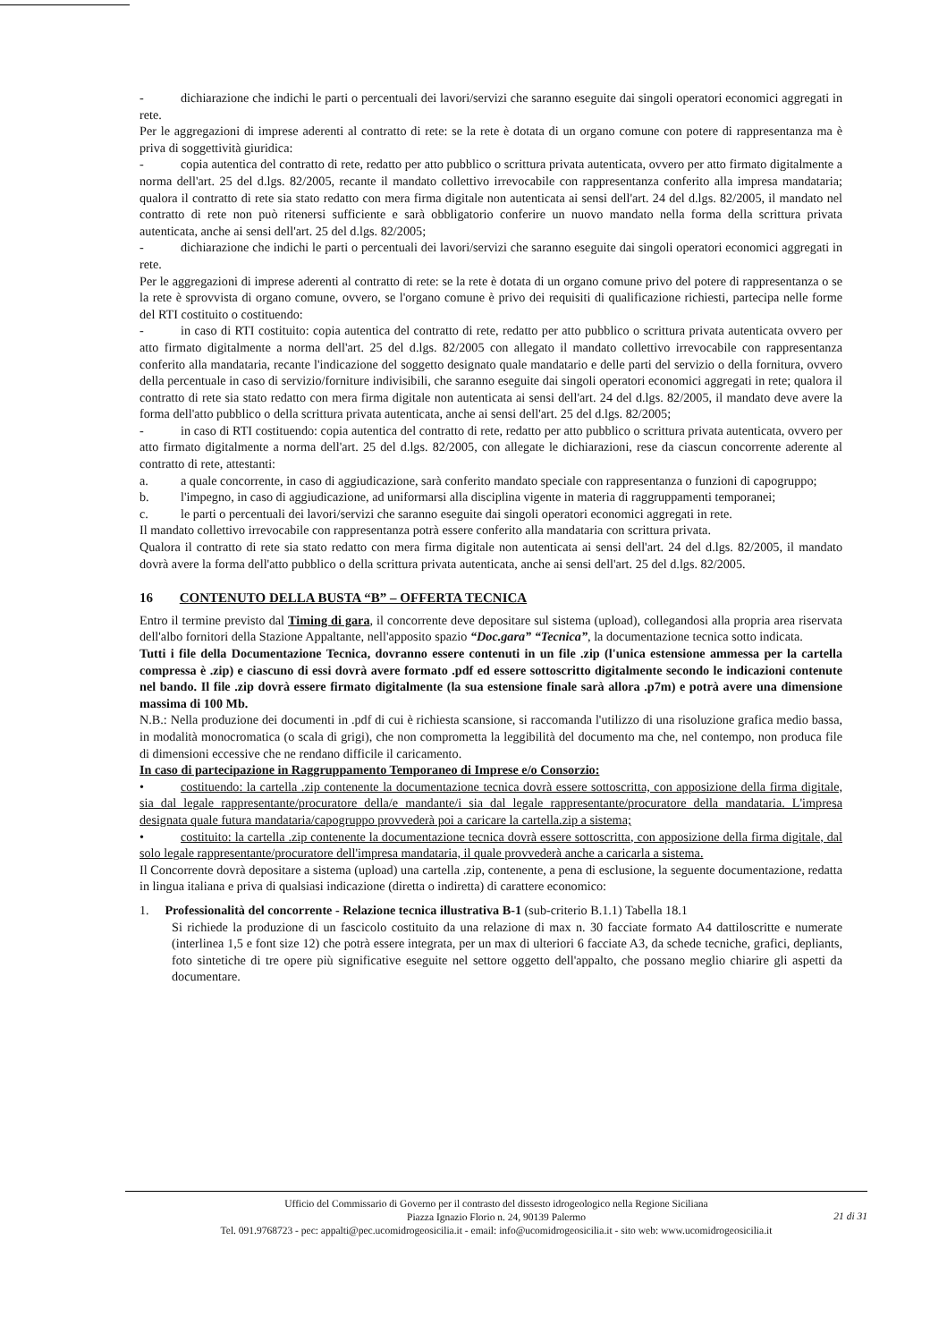- dichiarazione che indichi le parti o percentuali dei lavori/servizi che saranno eseguite dai singoli operatori economici aggregati in rete.
Per le aggregazioni di imprese aderenti al contratto di rete: se la rete è dotata di un organo comune con potere di rappresentanza ma è priva di soggettività giuridica:
- copia autentica del contratto di rete, redatto per atto pubblico o scrittura privata autenticata, ovvero per atto firmato digitalmente a norma dell'art. 25 del d.lgs. 82/2005, recante il mandato collettivo irrevocabile con rappresentanza conferito alla impresa mandataria; qualora il contratto di rete sia stato redatto con mera firma digitale non autenticata ai sensi dell'art. 24 del d.lgs. 82/2005, il mandato nel contratto di rete non può ritenersi sufficiente e sarà obbligatorio conferire un nuovo mandato nella forma della scrittura privata autenticata, anche ai sensi dell'art. 25 del d.lgs. 82/2005;
- dichiarazione che indichi le parti o percentuali dei lavori/servizi che saranno eseguite dai singoli operatori economici aggregati in rete.
Per le aggregazioni di imprese aderenti al contratto di rete: se la rete è dotata di un organo comune privo del potere di rappresentanza o se la rete è sprovvista di organo comune, ovvero, se l'organo comune è privo dei requisiti di qualificazione richiesti, partecipa nelle forme del RTI costituito o costituendo:
- in caso di RTI costituito: copia autentica del contratto di rete, redatto per atto pubblico o scrittura privata autenticata ovvero per atto firmato digitalmente a norma dell'art. 25 del d.lgs. 82/2005 con allegato il mandato collettivo irrevocabile con rappresentanza conferito alla mandataria, recante l'indicazione del soggetto designato quale mandatario e delle parti del servizio o della fornitura, ovvero della percentuale in caso di servizio/forniture indivisibili, che saranno eseguite dai singoli operatori economici aggregati in rete; qualora il contratto di rete sia stato redatto con mera firma digitale non autenticata ai sensi dell'art. 24 del d.lgs. 82/2005, il mandato deve avere la forma dell'atto pubblico o della scrittura privata autenticata, anche ai sensi dell'art. 25 del d.lgs. 82/2005;
- in caso di RTI costituendo: copia autentica del contratto di rete, redatto per atto pubblico o scrittura privata autenticata, ovvero per atto firmato digitalmente a norma dell'art. 25 del d.lgs. 82/2005, con allegate le dichiarazioni, rese da ciascun concorrente aderente al contratto di rete, attestanti:
a. a quale concorrente, in caso di aggiudicazione, sarà conferito mandato speciale con rappresentanza o funzioni di capogruppo;
b. l'impegno, in caso di aggiudicazione, ad uniformarsi alla disciplina vigente in materia di raggruppamenti temporanei;
c. le parti o percentuali dei lavori/servizi che saranno eseguite dai singoli operatori economici aggregati in rete.
Il mandato collettivo irrevocabile con rappresentanza potrà essere conferito alla mandataria con scrittura privata.
Qualora il contratto di rete sia stato redatto con mera firma digitale non autenticata ai sensi dell'art. 24 del d.lgs. 82/2005, il mandato dovrà avere la forma dell'atto pubblico o della scrittura privata autenticata, anche ai sensi dell'art. 25 del d.lgs. 82/2005.
16 CONTENUTO DELLA BUSTA “B” – OFFERTA TECNICA
Entro il termine previsto dal Timing di gara, il concorrente deve depositare sul sistema (upload), collegandosi alla propria area riservata dell'albo fornitori della Stazione Appaltante, nell'apposito spazio “Doc.gara” “Tecnica”, la documentazione tecnica sotto indicata.
Tutti i file della Documentazione Tecnica, dovranno essere contenuti in un file .zip (l'unica estensione ammessa per la cartella compressa è .zip) e ciascuno di essi dovrà avere formato .pdf ed essere sottoscritto digitalmente secondo le indicazioni contenute nel bando. Il file .zip dovrà essere firmato digitalmente (la sua estensione finale sarà allora .p7m) e potrà avere una dimensione massima di 100 Mb.
N.B.: Nella produzione dei documenti in .pdf di cui è richiesta scansione, si raccomanda l'utilizzo di una risoluzione grafica medio bassa, in modalità monocromatica (o scala di grigi), che non comprometta la leggibilità del documento ma che, nel contempo, non produca file di dimensioni eccessive che ne rendano difficile il caricamento.
In caso di partecipazione in Raggruppamento Temporaneo di Imprese e/o Consorzio:
• costituendo: la cartella .zip contenente la documentazione tecnica dovrà essere sottoscritta, con apposizione della firma digitale, sia dal legale rappresentante/procuratore della/e mandante/i sia dal legale rappresentante/procuratore della mandataria. L'impresa designata quale futura mandataria/capogruppo provvederà poi a caricare la cartella.zip a sistema;
• costituito: la cartella .zip contenente la documentazione tecnica dovrà essere sottoscritta, con apposizione della firma digitale, dal solo legale rappresentante/procuratore dell'impresa mandataria, il quale provvederà anche a caricarla a sistema.
Il Concorrente dovrà depositare a sistema (upload) una cartella .zip, contenente, a pena di esclusione, la seguente documentazione, redatta in lingua italiana e priva di qualsiasi indicazione (diretta o indiretta) di carattere economico:
1. Professionalità del concorrente - Relazione tecnica illustrativa B-1 (sub-criterio B.1.1) Tabella 18.1
Si richiede la produzione di un fascicolo costituito da una relazione di max n. 30 facciate formato A4 dattiloscritte e numerate (interlinea 1,5 e font size 12) che potrà essere integrata, per un max di ulteriori 6 facciate A3, da schede tecniche, grafici, depliants, foto sintetiche di tre opere più significative eseguite nel settore oggetto dell'appalto, che possano meglio chiarire gli aspetti da documentare.
Ufficio del Commissario di Governo per il contrasto del dissesto idrogeologico nella Regione Siciliana
Piazza Ignazio Florio n. 24, 90139 Palermo
Tel. 091.9768723 - pec: appalti@pec.ucomidrogeosicilia.it - email: info@ucomidrogeosicilia.it - sito web: www.ucomidrogeosicilia.it
21 di 31